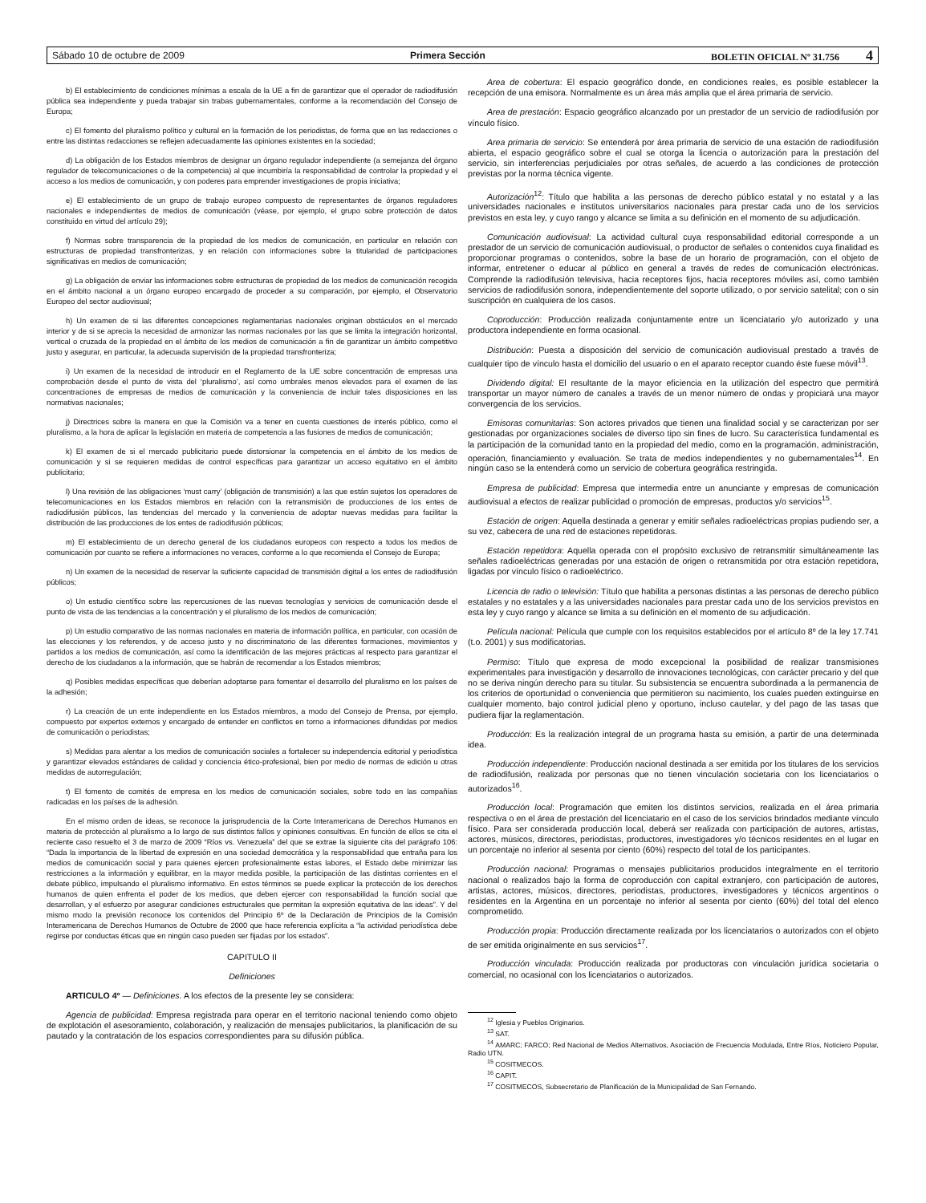Sábado 10 de octubre de 2009 Primera Sección BOLETIN OFICIAL Nº 31.756 4
b) El establecimiento de condiciones mínimas a escala de la UE a fin de garantizar que el operador de radiodifusión pública sea independiente y pueda trabajar sin trabas gubernamentales, conforme a la recomendación del Consejo de Europa;
c) El fomento del pluralismo político y cultural en la formación de los periodistas, de forma que en las redacciones o entre las distintas redacciones se reflejen adecuadamente las opiniones existentes en la sociedad;
d) La obligación de los Estados miembros de designar un órgano regulador independiente (a semejanza del órgano regulador de telecomunicaciones o de la competencia) al que incumbiría la responsabilidad de controlar la propiedad y el acceso a los medios de comunicación, y con poderes para emprender investigaciones de propia iniciativa;
e) El establecimiento de un grupo de trabajo europeo compuesto de representantes de órganos reguladores nacionales e independientes de medios de comunicación (véase, por ejemplo, el grupo sobre protección de datos constituido en virtud del artículo 29);
f) Normas sobre transparencia de la propiedad de los medios de comunicación, en particular en relación con estructuras de propiedad transfronterizas, y en relación con informaciones sobre la titularidad de participaciones significativas en medios de comunicación;
g) La obligación de enviar las informaciones sobre estructuras de propiedad de los medios de comunicación recogida en el ámbito nacional a un órgano europeo encargado de proceder a su comparación, por ejemplo, el Observatorio Europeo del sector audiovisual;
h) Un examen de si las diferentes concepciones reglamentarias nacionales originan obstáculos en el mercado interior y de si se aprecia la necesidad de armonizar las normas nacionales por las que se limita la integración horizontal, vertical o cruzada de la propiedad en el ámbito de los medios de comunicación a fin de garantizar un ámbito competitivo justo y asegurar, en particular, la adecuada supervisión de la propiedad transfronteriza;
i) Un examen de la necesidad de introducir en el Reglamento de la UE sobre concentración de empresas una comprobación desde el punto de vista del ‘pluralismo’, así como umbrales menos elevados para el examen de las concentraciones de empresas de medios de comunicación y la conveniencia de incluir tales disposiciones en las normativas nacionales;
j) Directrices sobre la manera en que la Comisión va a tener en cuenta cuestiones de interés público, como el pluralismo, a la hora de aplicar la legislación en materia de competencia a las fusiones de medios de comunicación;
k) El examen de si el mercado publicitario puede distorsionar la competencia en el ámbito de los medios de comunicación y si se requieren medidas de control específicas para garantizar un acceso equitativo en el ámbito publicitario;
l) Una revisión de las obligaciones ‘must carry’ (obligación de transmisión) a las que están sujetos los operadores de telecomunicaciones en los Estados miembros en relación con la retransmisión de producciones de los entes de radiodifusión públicos, las tendencias del mercado y la conveniencia de adoptar nuevas medidas para facilitar la distribución de las producciones de los entes de radiodifusión públicos;
m) El establecimiento de un derecho general de los ciudadanos europeos con respecto a todos los medios de comunicación por cuanto se refiere a informaciones no veraces, conforme a lo que recomienda el Consejo de Europa;
n) Un examen de la necesidad de reservar la suficiente capacidad de transmisión digital a los entes de radiodifusión públicos;
o) Un estudio científico sobre las repercusiones de las nuevas tecnologías y servicios de comunicación desde el punto de vista de las tendencias a la concentración y el pluralismo de los medios de comunicación;
p) Un estudio comparativo de las normas nacionales en materia de información política, en particular, con ocasión de las elecciones y los referendos, y de acceso justo y no discriminatorio de las diferentes formaciones, movimientos y partidos a los medios de comunicación, así como la identificación de las mejores prácticas al respecto para garantizar el derecho de los ciudadanos a la información, que se habrán de recomendar a los Estados miembros;
q) Posibles medidas específicas que deberían adoptarse para fomentar el desarrollo del pluralismo en los países de la adhesión;
r) La creación de un ente independiente en los Estados miembros, a modo del Consejo de Prensa, por ejemplo, compuesto por expertos externos y encargado de entender en conflictos en torno a informaciones difundidas por medios de comunicación o periodistas;
s) Medidas para alentar a los medios de comunicación sociales a fortalecer su independencia editorial y periodística y garantizar elevados estándares de calidad y conciencia ético-profesional, bien por medio de normas de edición u otras medidas de autorregulación;
t) El fomento de comités de empresa en los medios de comunicación sociales, sobre todo en las compañías radicadas en los países de la adhesión.
En el mismo orden de ideas, se reconoce la jurisprudencia de la Corte Interamericana de Derechos Humanos en materia de protección al pluralismo a lo largo de sus distintos fallos y opiniones consultivas. En función de ellos se cita el reciente caso resuelto el 3 de marzo de 2009 “Ríos vs. Venezuela” del que se extrae la siguiente cita del parágrafo 106: “Dada la importancia de la libertad de expresión en una sociedad democrática y la responsabilidad que entraña para los medios de comunicación social y para quienes ejercen profesionalmente estas labores, el Estado debe minimizar las restricciones a la información y equilibrar, en la mayor medida posible, la participación de las distintas corrientes en el debate público, impulsando el pluralismo informativo. En estos términos se puede explicar la protección de los derechos humanos de quien enfrenta el poder de los medios, que deben ejercer con responsabilidad la función social que desarrollan, y el esfuerzo por asegurar condiciones estructurales que permitan la expresión equitativa de las ideas”. Y del mismo modo la previsión reconoce los contenidos del Principio 6º de la Declaración de Principios de la Comisión Interamericana de Derechos Humanos de Octubre de 2000 que hace referencia explícita a “la actividad periodística debe regirse por conductas éticas que en ningún caso pueden ser fijadas por los estados”.
CAPITULO II
Definiciones
ARTICULO 4º — Definiciones. A los efectos de la presente ley se considera:
Agencia de publicidad: Empresa registrada para operar en el territorio nacional teniendo como objeto de explotación el asesoramiento, colaboración, y realización de mensajes publicitarios, la planificación de su pautado y la contratación de los espacios correspondientes para su difusión pública.
Area de cobertura: El espacio geográfico donde, en condiciones reales, es posible establecer la recepción de una emisora. Normalmente es un área más amplia que el área primaria de servicio.
Area de prestación: Espacio geográfico alcanzado por un prestador de un servicio de radiodifusión por vínculo físico.
Area primaria de servicio: Se entenderá por área primaria de servicio de una estación de radiodifusión abierta, el espacio geográfico sobre el cual se otorga la licencia o autorización para la prestación del servicio, sin interferencias perjudiciales por otras señales, de acuerdo a las condiciones de protección previstas por la norma técnica vigente.
Autorización<sup>12</sup>: Título que habilita a las personas de derecho público estatal y no estatal y a las universidades nacionales e institutos universitarios nacionales para prestar cada uno de los servicios previstos en esta ley, y cuyo rango y alcance se limita a su definición en el momento de su adjudicación.
Comunicación audiovisual: La actividad cultural cuya responsabilidad editorial corresponde a un prestador de un servicio de comunicación audiovisual, o productor de señales o contenidos cuya finalidad es proporcionar programas o contenidos, sobre la base de un horario de programación, con el objeto de informar, entretener o educar al público en general a través de redes de comunicación electrónicas. Comprende la radiodifusión televisiva, hacia receptores fijos, hacia receptores móviles así, como también servicios de radiodifusión sonora, independientemente del soporte utilizado, o por servicio satelital; con o sin suscripción en cualquiera de los casos.
Coproducción: Producción realizada conjuntamente entre un licenciatario y/o autorizado y una productora independiente en forma ocasional.
Distribución: Puesta a disposición del servicio de comunicación audiovisual prestado a través de cualquier tipo de vínculo hasta el domicilio del usuario o en el aparato receptor cuando éste fuese móvil<sup>13</sup>.
Dividendo digital: El resultante de la mayor eficiencia en la utilización del espectro que permitirá transportar un mayor número de canales a través de un menor número de ondas y propiciará una mayor convergencia de los servicios.
Emisoras comunitarias: Son actores privados que tienen una finalidad social y se caracterizan por ser gestionadas por organizaciones sociales de diverso tipo sin fines de lucro. Su característica fundamental es la participación de la comunidad tanto en la propiedad del medio, como en la programación, administración, operación, financiamiento y evaluación. Se trata de medios independientes y no gubernamentales<sup>14</sup>. En ningún caso se la entenderá como un servicio de cobertura geográfica restringida.
Empresa de publicidad: Empresa que intermedia entre un anunciante y empresas de comunicación audiovisual a efectos de realizar publicidad o promoción de empresas, productos y/o servicios<sup>15</sup>.
Estación de origen: Aquella destinada a generar y emitir señales radioeléctricas propias pudiendo ser, a su vez, cabecera de una red de estaciones repetidoras.
Estación repetidora: Aquella operada con el propósito exclusivo de retransmitir simultáneamente las señales radioeléctricas generadas por una estación de origen o retransmitida por otra estación repetidora, ligadas por vínculo físico o radioeléctrico.
Licencia de radio o televisión: Título que habilita a personas distintas a las personas de derecho público estatales y no estatales y a las universidades nacionales para prestar cada uno de los servicios previstos en esta ley y cuyo rango y alcance se limita a su definición en el momento de su adjudicación.
Película nacional: Película que cumple con los requisitos establecidos por el artículo 8º de la ley 17.741 (t.o. 2001) y sus modificatorias.
Permiso: Título que expresa de modo excepcional la posibilidad de realizar transmisiones experimentales para investigación y desarrollo de innovaciones tecnológicas, con carácter precario y del que no se deriva ningún derecho para su titular. Su subsistencia se encuentra subordinada a la permanencia de los criterios de oportunidad o conveniencia que permitieron su nacimiento, los cuales pueden extinguirse en cualquier momento, bajo control judicial pleno y oportuno, incluso cautelar, y del pago de las tasas que pudiera fijar la reglamentación.
Producción: Es la realización integral de un programa hasta su emisión, a partir de una determinada idea.
Producción independiente: Producción nacional destinada a ser emitida por los titulares de los servicios de radiodifusión, realizada por personas que no tienen vinculación societaria con los licenciatarios o autorizados<sup>16</sup>.
Producción local: Programación que emiten los distintos servicios, realizada en el área primaria respectiva o en el área de prestación del licenciatario en el caso de los servicios brindados mediante vínculo físico. Para ser considerada producción local, deberá ser realizada con participación de autores, artistas, actores, músicos, directores, periodistas, productores, investigadores y/o técnicos residentes en el lugar en un porcentaje no inferior al sesenta por ciento (60%) respecto del total de los participantes.
Producción nacional: Programas o mensajes publicitarios producidos integralmente en el territorio nacional o realizados bajo la forma de coproducción con capital extranjero, con participación de autores, artistas, actores, músicos, directores, periodistas, productores, investigadores y técnicos argentinos o residentes en la Argentina en un porcentaje no inferior al sesenta por ciento (60%) del total del elenco comprometido.
Producción propia: Producción directamente realizada por los licenciatarios o autorizados con el objeto de ser emitida originalmente en sus servicios<sup>17</sup>.
Producción vinculada: Producción realizada por productoras con vinculación jurídica societaria o comercial, no ocasional con los licenciatarios o autorizados.
<sup>12</sup> Iglesia y Pueblos Originarios.
<sup>13</sup> SAT.
<sup>14</sup> AMARC; FARCO; Red Nacional de Medios Alternativos, Asociación de Frecuencia Modulada, Entre Ríos, Noticiero Popular, Radio UTN.
<sup>15</sup> COSITMECOS.
<sup>16</sup> CAPIT.
<sup>17</sup> COSITMECOS, Subsecretario de Planificación de la Municipalidad de San Fernando.